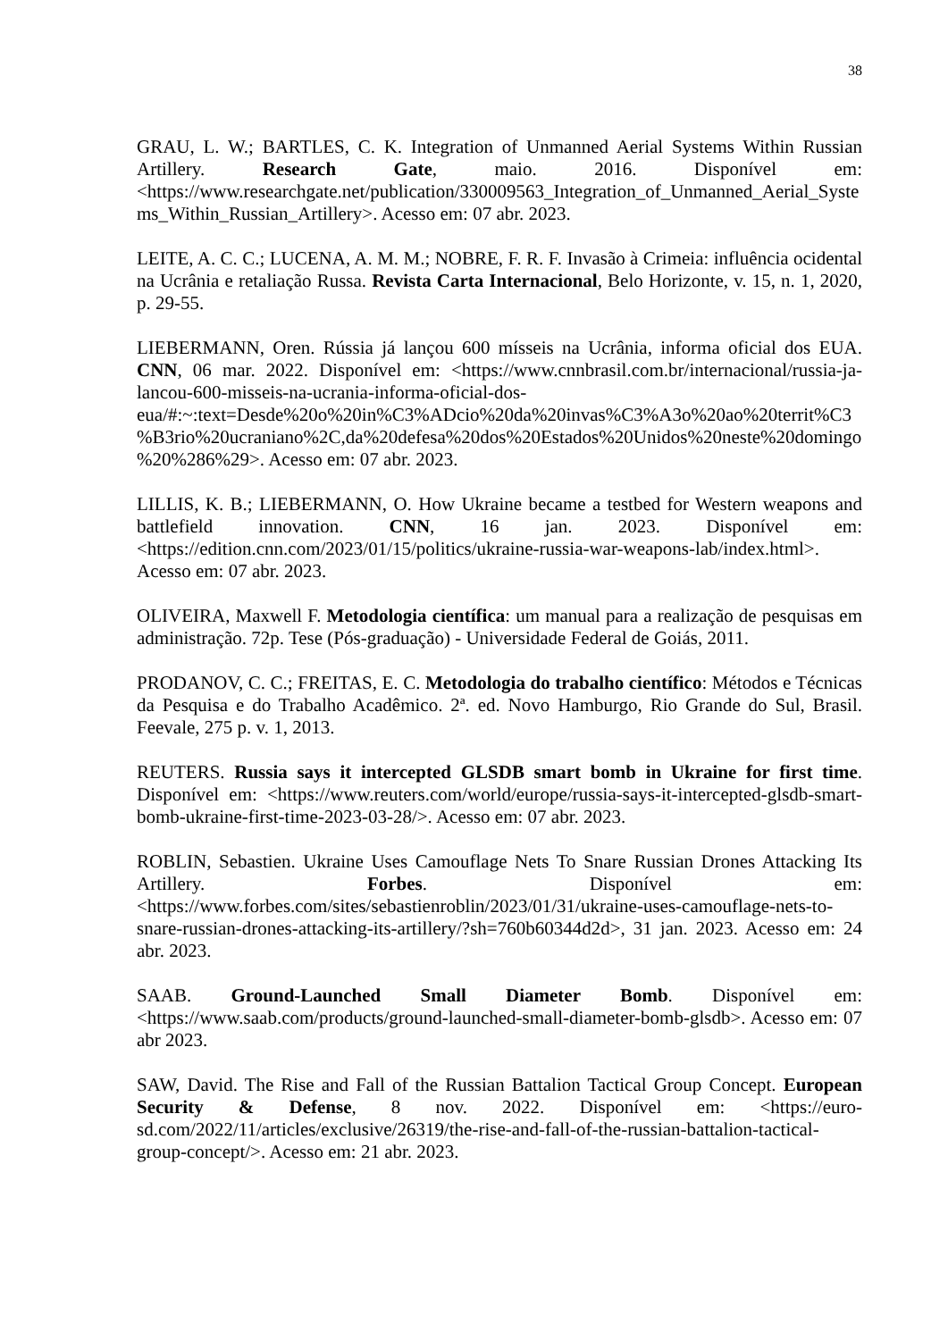38
GRAU, L. W.; BARTLES, C. K. Integration of Unmanned Aerial Systems Within Russian Artillery. Research Gate, maio. 2016. Disponível em: <https://www.researchgate.net/publication/330009563_Integration_of_Unmanned_Aerial_Systems_Within_Russian_Artillery>. Acesso em: 07 abr. 2023.
LEITE, A. C. C.; LUCENA, A. M. M.; NOBRE, F. R. F. Invasão à Crimeia: influência ocidental na Ucrânia e retaliação Russa. Revista Carta Internacional, Belo Horizonte, v. 15, n. 1, 2020, p. 29-55.
LIEBERMANN, Oren. Rússia já lançou 600 mísseis na Ucrânia, informa oficial dos EUA. CNN, 06 mar. 2022. Disponível em: <https://www.cnnbrasil.com.br/internacional/russia-ja-lancou-600-misseis-na-ucrania-informa-oficial-dos-eua/#:~:text=Desde%20o%20in%C3%ADcio%20da%20invas%C3%A3o%20ao%20territ%C3%B3rio%20ucraniano%2C,da%20defesa%20dos%20Estados%20Unidos%20neste%20domingo%20%286%29>. Acesso em: 07 abr. 2023.
LILLIS, K. B.; LIEBERMANN, O. How Ukraine became a testbed for Western weapons and battlefield innovation. CNN, 16 jan. 2023. Disponível em: <https://edition.cnn.com/2023/01/15/politics/ukraine-russia-war-weapons-lab/index.html>. Acesso em: 07 abr. 2023.
OLIVEIRA, Maxwell F. Metodologia científica: um manual para a realização de pesquisas em administração. 72p. Tese (Pós-graduação) - Universidade Federal de Goiás, 2011.
PRODANOV, C. C.; FREITAS, E. C. Metodologia do trabalho científico: Métodos e Técnicas da Pesquisa e do Trabalho Acadêmico. 2ª. ed. Novo Hamburgo, Rio Grande do Sul, Brasil. Feevale, 275 p. v. 1, 2013.
REUTERS. Russia says it intercepted GLSDB smart bomb in Ukraine for first time. Disponível em: <https://www.reuters.com/world/europe/russia-says-it-intercepted-glsdb-smart-bomb-ukraine-first-time-2023-03-28/>. Acesso em: 07 abr. 2023.
ROBLIN, Sebastien. Ukraine Uses Camouflage Nets To Snare Russian Drones Attacking Its Artillery. Forbes. Disponível em: <https://www.forbes.com/sites/sebastienroblin/2023/01/31/ukraine-uses-camouflage-nets-to-snare-russian-drones-attacking-its-artillery/?sh=760b60344d2d>, 31 jan. 2023. Acesso em: 24 abr. 2023.
SAAB. Ground-Launched Small Diameter Bomb. Disponível em: <https://www.saab.com/products/ground-launched-small-diameter-bomb-glsdb>. Acesso em: 07 abr 2023.
SAW, David. The Rise and Fall of the Russian Battalion Tactical Group Concept. European Security & Defense, 8 nov. 2022. Disponível em: <https://euro-sd.com/2022/11/articles/exclusive/26319/the-rise-and-fall-of-the-russian-battalion-tactical-group-concept/>. Acesso em: 21 abr. 2023.